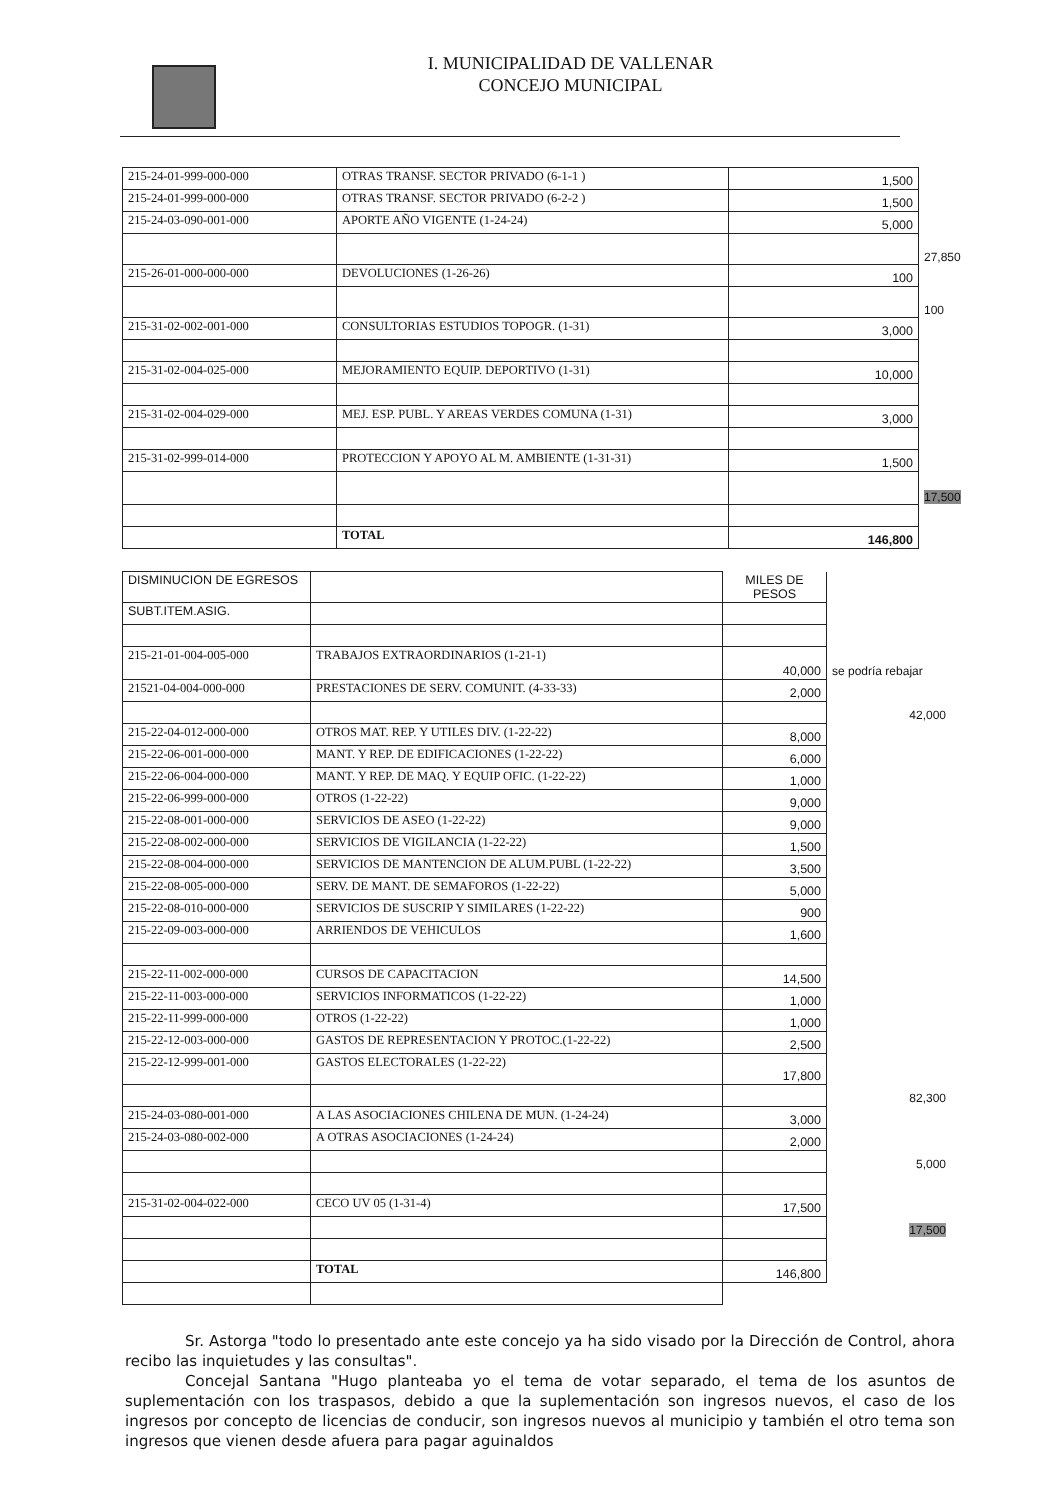I. MUNICIPALIDAD DE VALLENAR
CONCEJO MUNICIPAL
| 215-24-01-999-000-000 | OTRAS TRANSF. SECTOR PRIVADO (6-1-1 ) | 1,500 | |
| 215-24-01-999-000-000 | OTRAS TRANSF. SECTOR PRIVADO (6-2-2 ) | 1,500 | |
| 215-24-03-090-001-000 | APORTE AÑO VIGENTE (1-24-24) | 5,000 | |
| | | | 27,850 |
| 215-26-01-000-000-000 | DEVOLUCIONES (1-26-26) | 100 | |
| | | | 100 |
| 215-31-02-002-001-000 | CONSULTORIAS ESTUDIOS TOPOGR. (1-31) | 3,000 | |
| 215-31-02-004-025-000 | MEJORAMIENTO EQUIP. DEPORTIVO (1-31) | 10,000 | |
| 215-31-02-004-029-000 | MEJ. ESP. PUBL. Y AREAS VERDES COMUNA (1-31) | 3,000 | |
| 215-31-02-999-014-000 | PROTECCION Y APOYO AL M. AMBIENTE (1-31-31) | 1,500 | |
| | | | 17,500 |
| | TOTAL | 146,800 | |
| DISMINUCION DE EGRESOS | | MILES DE PESOS | |
| SUBT.ITEM.ASIG. | | | |
| 215-21-01-004-005-000 | TRABAJOS EXTRAORDINARIOS (1-21-1) | 40,000 | se podría rebajar |
| 21521-04-004-000-000 | PRESTACIONES DE SERV. COMUNIT. (4-33-33) | 2,000 | |
| | | | 42,000 |
| 215-22-04-012-000-000 | OTROS MAT. REP. Y UTILES DIV. (1-22-22) | 8,000 | |
| 215-22-06-001-000-000 | MANT. Y REP. DE EDIFICACIONES (1-22-22) | 6,000 | |
| 215-22-06-004-000-000 | MANT. Y REP. DE MAQ. Y EQUIP OFIC. (1-22-22) | 1,000 | |
| 215-22-06-999-000-000 | OTROS (1-22-22) | 9,000 | |
| 215-22-08-001-000-000 | SERVICIOS DE ASEO (1-22-22) | 9,000 | |
| 215-22-08-002-000-000 | SERVICIOS DE VIGILANCIA (1-22-22) | 1,500 | |
| 215-22-08-004-000-000 | SERVICIOS DE MANTENCION DE ALUM.PUBL (1-22-22) | 3,500 | |
| 215-22-08-005-000-000 | SERV. DE MANT. DE SEMAFOROS (1-22-22) | 5,000 | |
| 215-22-08-010-000-000 | SERVICIOS DE SUSCRIP Y SIMILARES (1-22-22) | 900 | |
| 215-22-09-003-000-000 | ARRIENDOS DE VEHICULOS | 1,600 | |
| 215-22-11-002-000-000 | CURSOS DE CAPACITACION | 14,500 | |
| 215-22-11-003-000-000 | SERVICIOS INFORMATICOS (1-22-22) | 1,000 | |
| 215-22-11-999-000-000 | OTROS (1-22-22) | 1,000 | |
| 215-22-12-003-000-000 | GASTOS DE REPRESENTACION Y PROTOC.(1-22-22) | 2,500 | |
| 215-22-12-999-001-000 | GASTOS ELECTORALES (1-22-22) | 17,800 | |
| | | | 82,300 |
| 215-24-03-080-001-000 | A LAS ASOCIACIONES CHILENA DE MUN. (1-24-24) | 3,000 | |
| 215-24-03-080-002-000 | A OTRAS ASOCIACIONES (1-24-24) | 2,000 | |
| | | | 5,000 |
| 215-31-02-004-022-000 | CECO UV 05 (1-31-4) | 17,500 | |
| | | | 17,500 |
| | TOTAL | 146,800 | |
Sr. Astorga "todo lo presentado ante este concejo ya ha sido visado por la Dirección de Control, ahora recibo las inquietudes y las consultas".
Concejal Santana "Hugo planteaba yo el tema de votar separado, el tema de los asuntos de suplementación con los traspasos, debido a que la suplementación son ingresos nuevos, el caso de los ingresos por concepto de licencias de conducir, son ingresos nuevos al municipio y también el otro tema son ingresos que vienen desde afuera para pagar aguinaldos